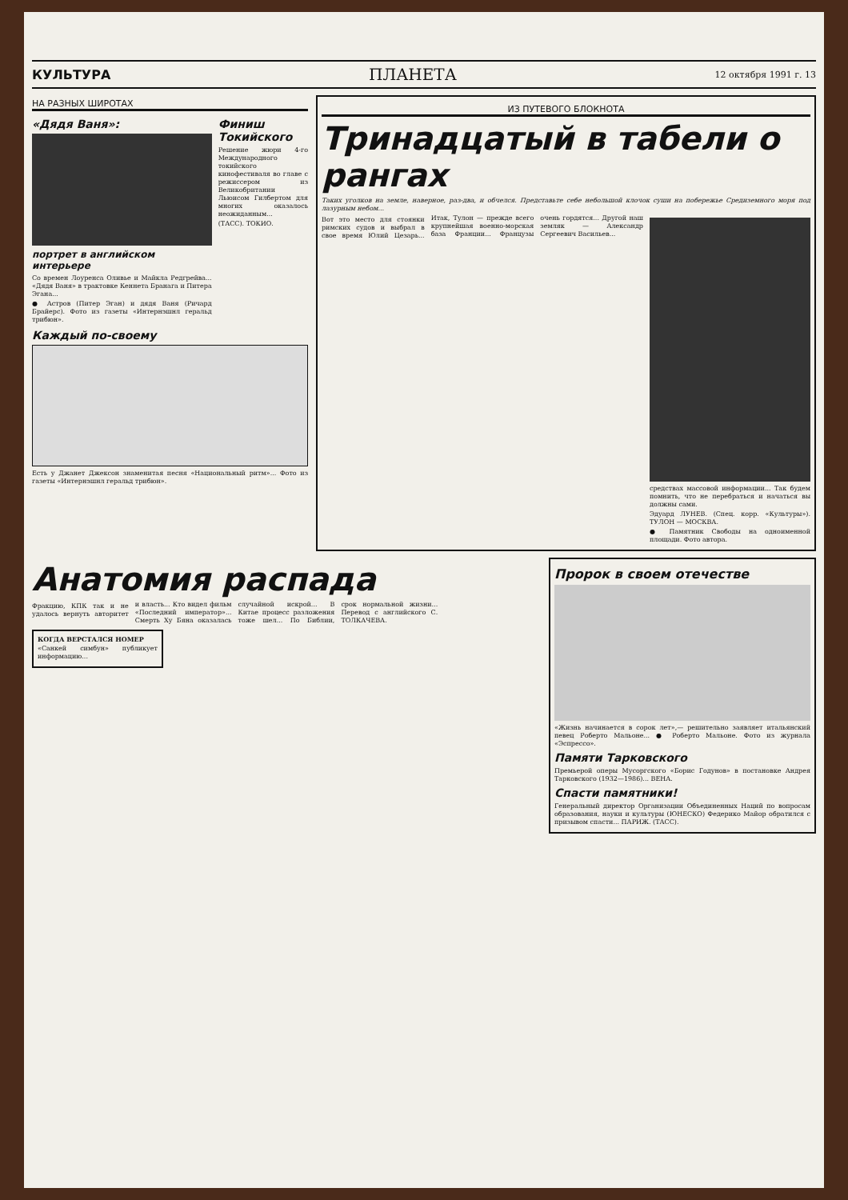КУЛЬТУРА ПЛАНЕТА 12 октября 1991 г. 13
НА РАЗНЫХ ШИРОТАХ
«Дядя Ваня»:
портрет в английском интерьере
Со времен Лоуренса Оливье и Майкла Редгрейва... «Дядя Ваня» в трактовке Кеннета Бранага и Питера Эгана...
● Астров (Питер Эган) и дядя Ваня (Ричард Брайерс). Фото из газеты «Интернэшнл геральд трибюн».
Финиш Токийского
Решение жюри 4-го Международного токийского кинофестиваля во главе с режиссером из Великобритании Льюисом Гилбертом для многих оказалось неожиданным...
(ТАСС). ТОКИО.
Каждый по-своему
Есть у Джанет Джексон знаменитая песня «Национальный ритм»... Фото из газеты «Интернэшнл геральд трибюн».
ИЗ ПУТЕВОГО БЛОКНОТА
Тринадцатый в табели о рангах
Таких уголков на земле, наверное, раз-два, и обчелся. Представьте себе небольшой клочок суши на побережье Средиземного моря под лазурным небом...
Вот это место для стоянки римских судов и выбрал в свое время Юлий Цезарь... Итак, Тулон — прежде всего крупнейшая военно-морская база Франции... Французы очень гордятся... Другой наш земляк — Александр Сергеевич Васильев...
средствах массовой информации... Так будем помнить, что не перебраться и начаться вы должны сами.
Эдуард ЛУНЕВ. (Спец. корр. «Культуры»). ТУЛОН — МОСКВА.
● Памятник Свободы на одноименной площади. Фото автора.
Анатомия распада
Фракцию, КПК так и не удалось вернуть авторитет и власть... Кто видел фильм «Последний император»... Смерть Ху Бяна оказалась случайной искрой... В Китае процесс разложения тоже шел... По Библии, срок нормальной жизни... Перевод с английского С. ТОЛКАЧЕВА.
КОГДА ВЕРСТАЛСЯ НОМЕР
«Санкей симбун» публикует информацию...
Пророк в своем отечестве
«Жизнь начинается в сорок лет»,— решительно заявляет итальянский певец Роберто Мальоне... ● Роберто Мальоне. Фото из журнала «Эспрессо».
Памяти Тарковского
Премьерой оперы Мусоргского «Борис Годунов» в постановке Андрея Тарковского (1932—1986)... ВЕНА.
Спасти памятники!
Генеральный директор Организации Объединенных Наций по вопросам образования, науки и культуры (ЮНЕСКО) Федерико Майор обратился с призывом спасти... ПАРИЖ. (ТАСС).